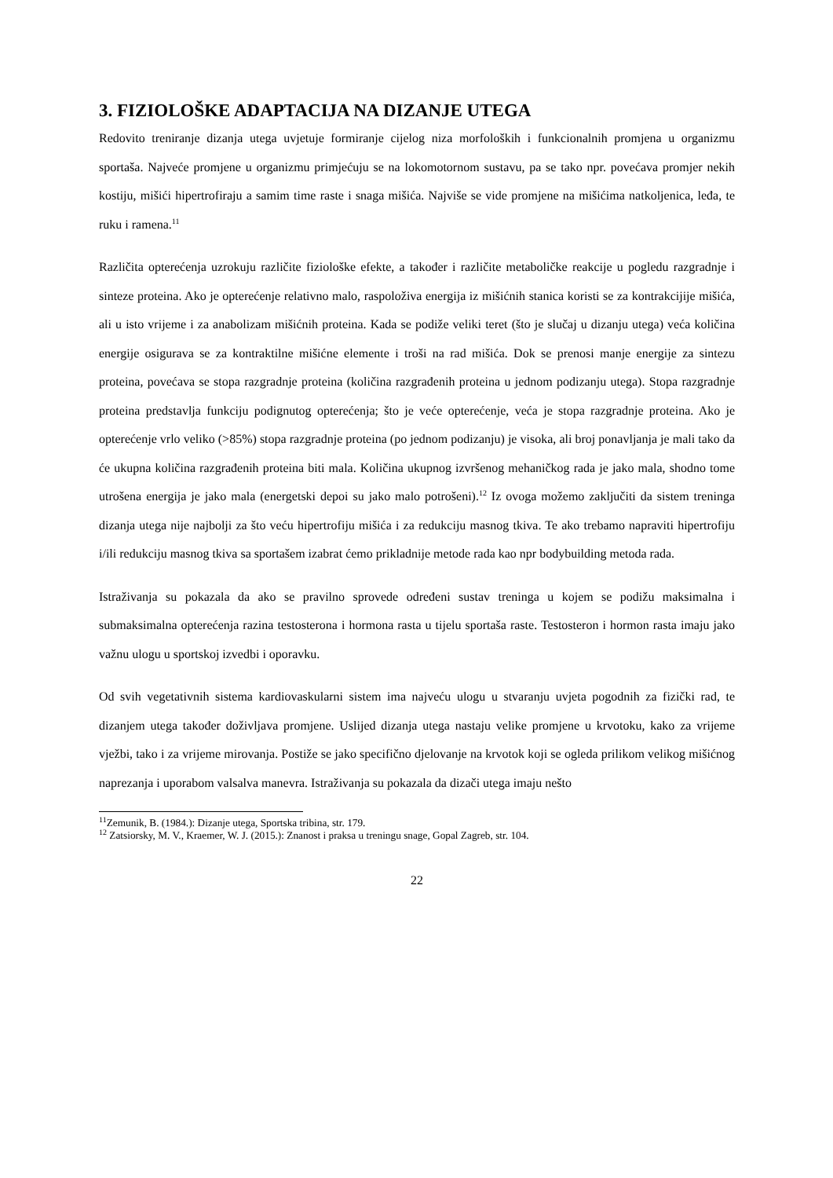3. FIZIOLOŠKE ADAPTACIJA NA DIZANJE UTEGA
Redovito treniranje dizanja utega uvjetuje formiranje cijelog niza morfoloških i funkcionalnih promjena u organizmu sportaša. Najveće promjene u organizmu primjećuju se na lokomotornom sustavu, pa se tako npr. povećava promjer nekih kostiju, mišići hipertrofiraju a samim time raste i snaga mišića. Najviše se vide promjene na mišićima natkoljenica, leđa, te ruku i ramena.<sup>11</sup>
Različita opterećenja uzrokuju različite fiziološke efekte, a također i različite metaboličke reakcije u pogledu razgradnje i sinteze proteina. Ako je opterećenje relativno malo, raspoloživa energija iz mišićnih stanica koristi se za kontrakcijije mišića, ali u isto vrijeme i za anabolizam mišićnih proteina. Kada se podiže veliki teret (što je slučaj u dizanju utega) veća količina energije osigurava se za kontraktilne mišićne elemente i troši na rad mišića. Dok se prenosi manje energije za sintezu proteina, povećava se stopa razgradnje proteina (količina razgrađenih proteina u jednom podizanju utega). Stopa razgradnje proteina predstavlja funkciju podignutog opterećenja; što je veće opterećenje, veća je stopa razgradnje proteina. Ako je opterećenje vrlo veliko (>85%) stopa razgradnje proteina (po jednom podizanju) je visoka, ali broj ponavljanja je mali tako da će ukupna količina razgrađenih proteina biti mala. Količina ukupnog izvršenog mehaničkog rada je jako mala, shodno tome utrošena energija je jako mala (energetski depoi su jako malo potrošeni).<sup>12</sup> Iz ovoga možemo zaključiti da sistem treninga dizanja utega nije najbolji za što veću hipertrofiju mišića i za redukciju masnog tkiva. Te ako trebamo napraviti hipertrofiju i/ili redukciju masnog tkiva sa sportašem izabrat ćemo prikladnije metode rada kao npr bodybuilding metoda rada.
Istraživanja su pokazala da ako se pravilno sprovede određeni sustav treninga u kojem se podižu maksimalna i submaksimalna opterećenja razina testosterona i hormona rasta u tijelu sportaša raste. Testosteron i hormon rasta imaju jako važnu ulogu u sportskoj izvedbi i oporavku.
Od svih vegetativnih sistema kardiovaskularni sistem ima najveću ulogu u stvaranju uvjeta pogodnih za fizički rad, te dizanjem utega također doživljava promjene. Uslijed dizanja utega nastaju velike promjene u krvotoku, kako za vrijeme vježbi, tako i za vrijeme mirovanja. Postiže se jako specifično djelovanje na krvotok koji se ogleda prilikom velikog mišićnog naprezanja i uporabom valsalva manevra. Istraživanja su pokazala da dizači utega imaju nešto
<sup>11</sup> Zemunik, B. (1984.): Dizanje utega, Sportska tribina, str. 179.
<sup>12</sup> Zatsiorsky, M. V., Kraemer, W. J. (2015.): Znanost i praksa u treningu snage, Gopal Zagreb, str. 104.
22